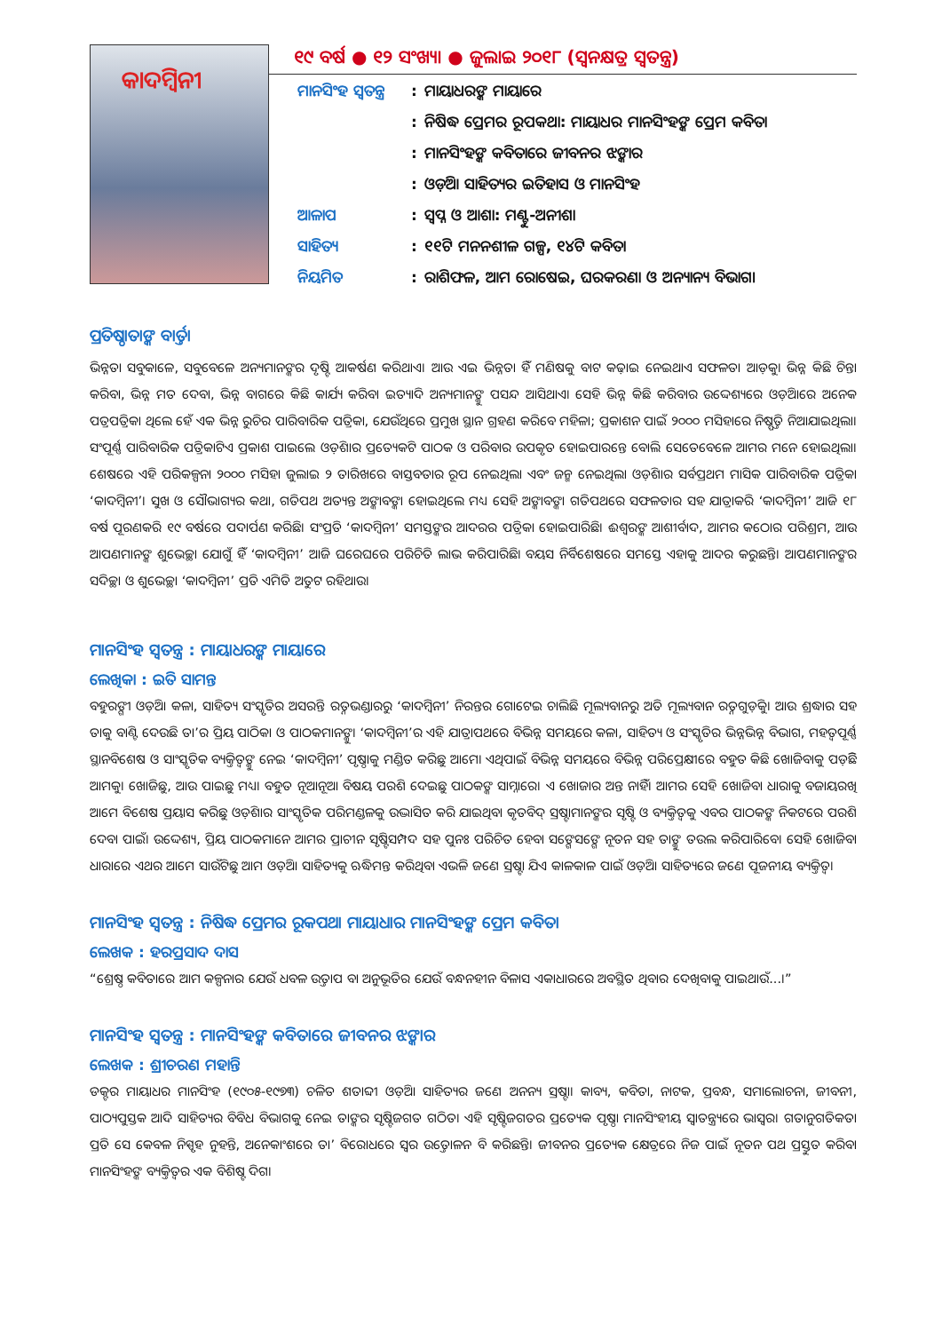କାଦମ୍ବିନୀ
୧୯ ବର୍ଷ ● ୧୨ ସଂଖ୍ୟା ● ଜୁଲାଇ ୨୦୧୮ (ସ୍ୱନକ୍ଷତ୍ର ସ୍ୱତନ୍ତ୍ର)
| ମାନସିଂହ ସ୍ୱତନ୍ତ୍ର | : | ମାୟାଧରଙ୍କ ମାୟାରେ |
| | : | ନିଷିଦ୍ଧ ପ୍ରେମର ରୂପକଥା: ମାୟାଧର ମାନସିଂହଙ୍କ ପ୍ରେମ କବିତା |
| | : | ମାନସିଂହଙ୍କ କବିତାରେ ଜୀବନର ଝଙ୍କାର |
| | : | ଓଡ଼ିଆ ସାହିତ୍ୟର ଇତିହାସ ଓ ମାନସିଂହ |
| ଆଳାପ | : | ସ୍ୱପ୍ନ ଓ ଆଶା: ମଣ୍ଟୁ-ଅନୀଶା |
| ସାହିତ୍ୟ | : | ୧୧ଟି ମନନଶୀଳ ଗଳ୍ପ, ୧୪ଟି କବିତା |
| ନିୟମିତ | : | ରାଶିଫଳ, ଆମ ରୋଷେଇ, ଘରକରଣା ଓ ଅନ୍ୟାନ୍ୟ ବିଭାଗ। |
ପ୍ରତିଷ୍ଠାତାଙ୍କ ବାର୍ତ୍ତା
ଭିନ୍ନତା ସବୁକାଳେ, ସବୁବେଳେ ଅନ୍ୟମାନଙ୍କର ଦୃଷ୍ଟି ଆକର୍ଷଣ କରିଥାଏ। ଆଉ ଏଇ ଭିନ୍ନତା ହିଁ ମଣିଷକୁ ବାଟ କଢ଼ାଇ ନେଇଥାଏ ସଫଳତା ଆଡ଼କୁ। ଭିନ୍ନ କିଛି ଚିନ୍ତା କରିବା, ଭିନ୍ନ ମତ ଦେବା, ଭିନ୍ନ ବାଗରେ କିଛି କାର୍ଯ୍ୟ କରିବା ଇତ୍ୟାଦି ଅନ୍ୟମାନଙ୍କୁ ପସନ୍ଦ ଆସିଥାଏ। ସେହି ଭିନ୍ନ କିଛି କରିବାର ଉଦ୍ଦେଶ୍ୟରେ ଓଡ଼ିଆରେ ଅନେକ ପତ୍ରପତ୍ରିକା ଥିଲେ ହେଁ ଏକ ଭିନ୍ନ ରୁଚିର ପାରିବାରିକ ପତ୍ରିକା, ଯେଉଁଥିରେ ପ୍ରମୁଖ ସ୍ଥାନ ଗ୍ରହଣ କରିବେ ମହିଳା; ପ୍ରକାଶନ ପାଇଁ ୨୦୦୦ ମସିହାରେ ନିଷ୍ପତ୍ତି ନିଆଯାଇଥିଲା। ସଂପୂର୍ଣ୍ଣ ପାରିବାରିକ ପତ୍ରିକାଟିଏ ପ୍ରକାଶ ପାଇଲେ ଓଡ଼ିଶାର ପ୍ରତ୍ୟେକଟି ପାଠକ ଓ ପରିବାର ଉପକୃତ ହୋଇପାରନ୍ତେ ବୋଲି ସେତେବେଳେ ଆମର ମନେ ହୋଇଥିଲା। ଶେଷରେ ଏହି ପରିକଳ୍ପନା ୨୦୦୦ ମସିହା ଜୁଲାଇ ୨ ତାରିଖରେ ବାସ୍ତବତାର ରୂପ ନେଇଥିଲା ଏବଂ ଜନ୍ମ ନେଇଥିଲା ଓଡ଼ିଶାର ସର୍ବପ୍ରଥମ ମାସିକ ପାରିବାରିକ ପତ୍ରିକା ‘କାଦମ୍ବିନୀ’। ସୁଖ ଓ ସୌଭାଗ୍ୟର କଥା, ଗତିପଥ ଅତ୍ୟନ୍ତ ଅଙ୍କାବଙ୍କା ହୋଇଥିଲେ ମଧ୍ୟ ସେହି ଅଙ୍କାବଙ୍କା ଗତିପଥରେ ସଫଳତାର ସହ ଯାତ୍ରାକରି ‘କାଦମ୍ବିନୀ’ ଆଜି ୧୮ ବର୍ଷ ପୂରଣକରି ୧୯ ବର୍ଷରେ ପଦାର୍ପଣ କରିଛି। ସଂପ୍ରତି ‘କାଦମ୍ବିନୀ’ ସମସ୍ତଙ୍କର ଆଦରର ପତ୍ରିକା ହୋଇପାରିଛି। ଈଶ୍ୱରଙ୍କ ଆଶୀର୍ବାଦ, ଆମର କଠୋର ପରିଶ୍ରମ, ଆଉ ଆପଣମାନଙ୍କ ଶୁଭେଚ୍ଛା ଯୋଗୁଁ ହିଁ ‘କାଦମ୍ବିନୀ’ ଆଜି ଘରେଘରେ ପରିଚିତି ଲାଭ କରିପାରିଛି। ବୟସ ନିର୍ବିଶେଷରେ ସମସ୍ତେ ଏହାକୁ ଆଦର କରୁଛନ୍ତି। ଆପଣମାନଙ୍କର ସଦିଚ୍ଛା ଓ ଶୁଭେଚ୍ଛା ‘କାଦମ୍ବିନୀ’ ପ୍ରତି ଏମିତି ଅତୁଟ ରହିଥାଉ।
ମାନସିଂହ ସ୍ୱତନ୍ତ୍ର : ମାୟାଧରଙ୍କ ମାୟାରେ
ଲେଖିକା : ଇତି ସାମନ୍ତ
ବହୁରଙ୍ଗୀ ଓଡ଼ିଆ କଳା, ସାହିତ୍ୟ ସଂସ୍କୃତିର ଅସରନ୍ତି ରତ୍ନଭଣ୍ଡାରରୁ ‘କାଦମ୍ବିନୀ’ ନିରନ୍ତର ଗୋଟେଇ ଚାଲିଛି ମୂଲ୍ୟବାନରୁ ଅତି ମୂଲ୍ୟବାନ ରତ୍ନଗୁଡ଼ିକୁ। ଆଉ ଶ୍ରଦ୍ଧାର ସହ ତାକୁ ବାଣ୍ଟି ଦେଉଛି ତା’ର ପ୍ରିୟ ପାଠିକା ଓ ପାଠକମାନଙ୍କୁ। ‘କାଦମ୍ବିନୀ’ର ଏହି ଯାତ୍ରାପଥରେ ବିଭିନ୍ନ ସମୟରେ କଳା, ସାହିତ୍ୟ ଓ ସଂସ୍କୃତିର ଭିନ୍ନଭିନ୍ନ ବିଭାଗ, ମହତ୍ୱପୂର୍ଣ୍ଣ ସ୍ଥାନବିଶେଷ ଓ ସାଂସ୍କୃତିକ ବ୍ୟକ୍ତିତ୍ୱଙ୍କୁ ନେଇ ‘କାଦମ୍ବିନୀ’ ପୃଷ୍ଠାକୁ ମଣ୍ଡିତ କରିଛୁ ଆମେ। ଏଥିପାଇଁ ବିଭିନ୍ନ ସମୟରେ ବିଭିନ୍ନ ପରିପ୍ରେକ୍ଷୀରେ ବହୁତ କିଛି ଖୋଜିବାକୁ ପଡ଼ିଛି ଆମକୁ। ଖୋଜିଛୁ, ଆଉ ପାଇଛୁ ମଧ୍ୟ। ବହୁତ ନୂଆନୂଆ ବିଷୟ ପରଶି ଦେଇଛୁ ପାଠକଙ୍କ ସାମ୍ନାରେ। ଏ ଖୋଜାର ଅନ୍ତ ନାହିଁ। ଆମର ସେହି ଖୋଜିବା ଧାରାକୁ ବଜାୟରଖି ଆମେ ବିଶେଷ ପ୍ରୟାସ କରିଛୁ ଓଡ଼ିଶାର ସାଂସ୍କୃତିକ ପରିମଣ୍ଡଳକୁ ଉଦ୍ଭାସିତ କରି ଯାଇଥିବା କୃତବିଦ୍ ସ୍ରଷ୍ଟାମାନଙ୍କର ସୃଷ୍ଟି ଓ ବ୍ୟକ୍ତିତ୍ୱକୁ ଏବର ପାଠକଙ୍କ ନିକଟରେ ପରଶି ଦେବା ପାଇଁ। ଉଦ୍ଦେଶ୍ୟ, ପ୍ରିୟ ପାଠକମାନେ ଆମର ପ୍ରାଚୀନ ସୃଷ୍ଟିସମ୍ପଦ ସହ ପୁନଃ ପରିଚିତ ହେବା ସଙ୍ଗେସଙ୍ଗେ ନୂତନ ସହ ତାଙ୍କୁ ତଉଲ କରିପାରିବେ। ସେହି ଖୋଜିବା ଧାରାରେ ଏଥର ଆମେ ସାଉଁଟିଛୁ ଆମ ଓଡ଼ିଆ ସାହିତ୍ୟକୁ ଋଦ୍ଧିମନ୍ତ କରିଥିବା ଏଭଳି ଜଣେ ସ୍ରଷ୍ଟା ଯିଏ କାଳକାଳ ପାଇଁ ଓଡ଼ିଆ ସାହିତ୍ୟରେ ଜଣେ ପୂଜନୀୟ ବ୍ୟକ୍ତିତ୍ୱ।
ମାନସିଂହ ସ୍ୱତନ୍ତ୍ର : ନିଷିଦ୍ଧ ପ୍ରେମର ରୂକପଥା ମାୟାଧାର ମାନସିଂହଙ୍କ ପ୍ରେମ କବିତା
ଲେଖକ : ହରପ୍ରସାଦ ଦାସ
“ଶ୍ରେଷ୍ଠ କବିତାରେ ଆମ କଳ୍ପନାର ଯେଉଁ ଧବଳ ଉତ୍ତାପ ବା ଅନୁଭୂତିର ଯେଉଁ ବନ୍ଧନହୀନ ବିଳାସ ଏକାଧାରରେ ଅବସ୍ଥିତ ଥିବାର ଦେଖିବାକୁ ପାଇଥାଉଁ...।”
ମାନସିଂହ ସ୍ୱତନ୍ତ୍ର : ମାନସିଂହଙ୍କ କବିତାରେ ଜୀବନର ଝଙ୍କାର
ଲେଖକ : ଶ୍ରୀଚରଣ ମହାନ୍ତି
ଡକ୍ଟର ମାୟାଧର ମାନସିଂହ (୧୯୦୫-୧୯୭୩) ଚଳିତ ଶତାବ୍ଦୀ ଓଡ଼ିଆ ସାହିତ୍ୟର ଜଣେ ଅନନ୍ୟ ସ୍ରଷ୍ଟା। କାବ୍ୟ, କବିତା, ନାଟକ, ପ୍ରବନ୍ଧ, ସମାଲୋଚନା, ଜୀବନୀ, ପାଠ୍ୟପୁସ୍ତକ ଆଦି ସାହିତ୍ୟର ବିବିଧ ବିଭାଗକୁ ନେଇ ତାଙ୍କର ସୃଷ୍ଟିଜଗତ ଗଠିତ। ଏହି ସୃଷ୍ଟିଜଗତର ପ୍ରତ୍ୟେକ ପୃଷ୍ଠା ମାନସିଂହୀୟ ସ୍ୱାତନ୍ତ୍ର୍ୟରେ ଭାସ୍ୱର। ଗତାନୁଗତିକତା ପ୍ରତି ସେ କେବଳ ନିସ୍ପୃହ ନୁହନ୍ତି, ଅନେକାଂଶରେ ତା’ ବିରୋଧରେ ସ୍ୱର ଉତ୍ତୋଳନ ବି କରିଛନ୍ତି। ଜୀବନର ପ୍ରତ୍ୟେକ କ୍ଷେତ୍ରରେ ନିଜ ପାଇଁ ନୂତନ ପଥ ପ୍ରସ୍ତୁତ କରିବା ମାନସିଂହଙ୍କ ବ୍ୟକ୍ତିତ୍ୱର ଏକ ବିଶିଷ୍ଟ ଦିଗ।